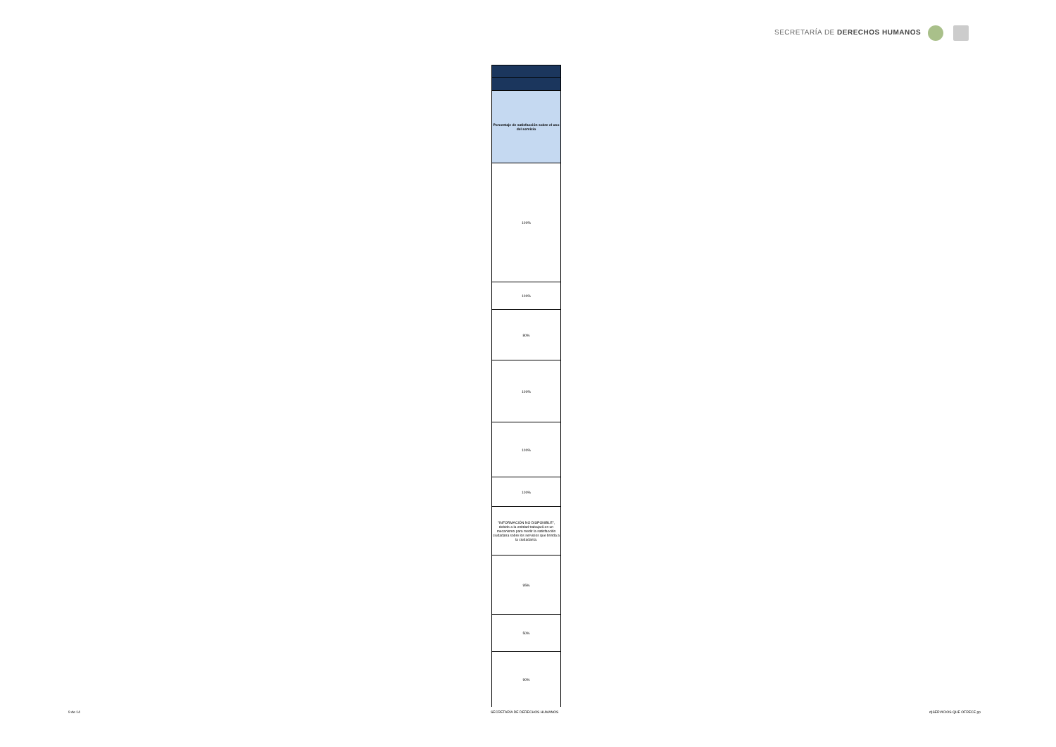SECRETARÍA DE DERECHOS HUMANOS
| Porcentaje de satisfacción sobre el uso del servicio |
| --- |
| 100% |
| 100% |
| 80% |
| 100% |
| 100% |
| 100% |
| "INFORMACIÓN NO DISPONIBLE", debido a la enitdad trabajará en un mecanismo para medir la satisfacción ciudadana sobre los servicios que brinda a la ciudadanía. |
| 95% |
| 50% |
| 90% |
9 de 14 SECRETARÍA DE DERECHOS HUMANOS d)SERVICIOS QUE OFRECE pp